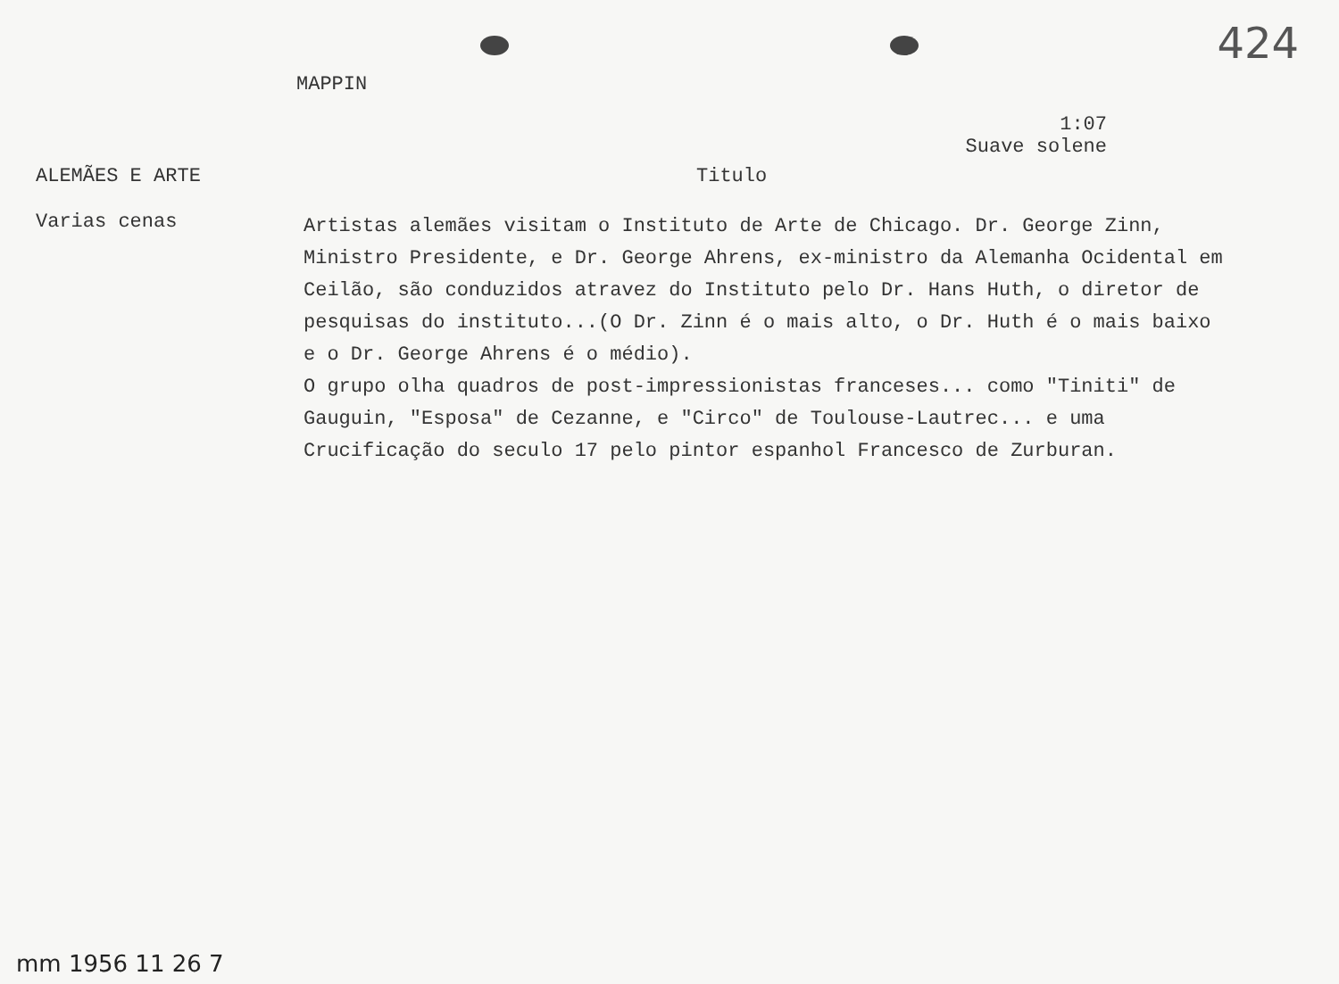424
MAPPIN
1:07
Suave solene
ALEMÃES E ARTE Titulo
Varias cenas
Artistas alemães visitam o Instituto de Arte de Chicago. Dr. George Zinn, Ministro Presidente, e Dr. George Ahrens, ex-ministro da Alemanha Ocidental em Ceilão, são conduzidos atravez do Instituto pelo Dr. Hans Huth, o diretor de pesquisas do instituto...(O Dr. Zinn é o mais alto, o Dr. Huth é o mais baixo e o Dr. George Ahrens é o médio).
O grupo olha quadros de post-impressionistas franceses... como "Tiniti" de Gauguin, "Esposa" de Cezanne, e "Circo" de Toulouse-Lautrec... e uma Crucificação do seculo 17 pelo pintor espanhol Francesco de Zurburan.
mm 1956 11 26 7